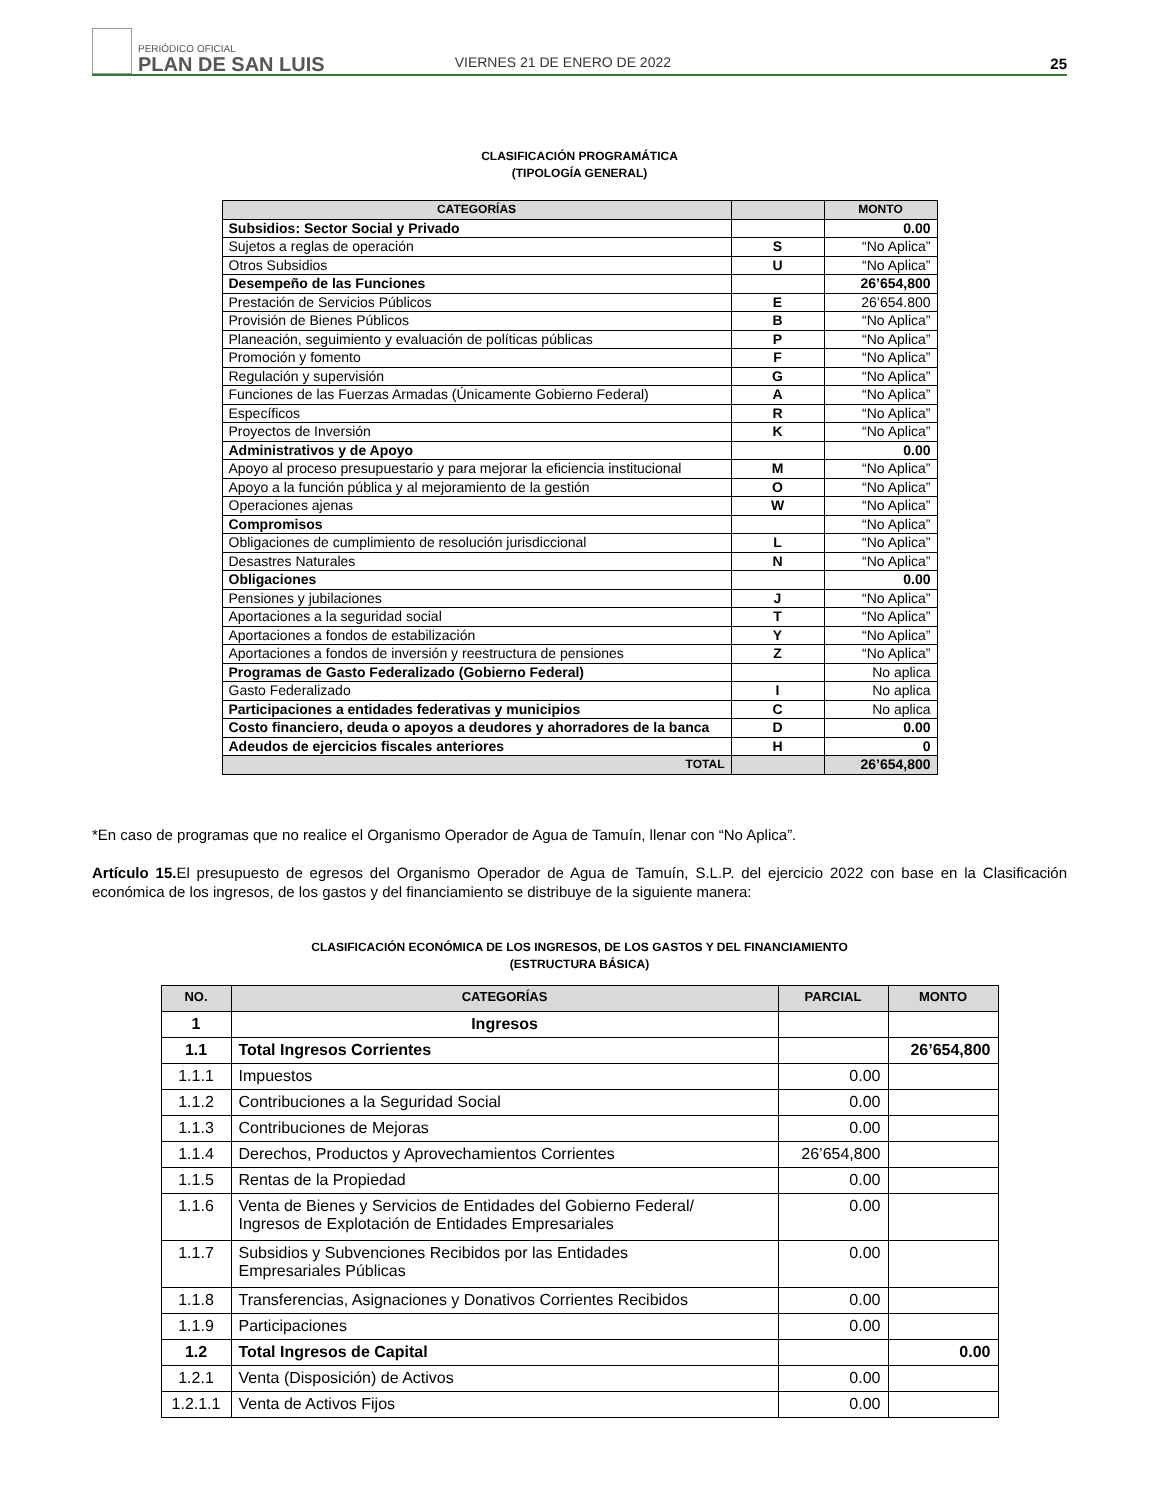PERIÓDICO OFICIAL
PLAN DE SAN LUIS
VIERNES 21 DE ENERO DE 2022
25
CLASIFICACIÓN PROGRAMÁTICA
(TIPOLOGÍA GENERAL)
| CATEGORÍAS | | MONTO |
| --- | --- | --- |
| Subsidios: Sector Social y Privado | | 0.00 |
| Sujetos a reglas de operación | S | “No Aplica” |
| Otros Subsidios | U | “No Aplica” |
| Desempeño de las Funciones | | 26’654,800 |
| Prestación de Servicios Públicos | E | 26’654.800 |
| Provisión de Bienes Públicos | B | “No Aplica” |
| Planeación, seguimiento y evaluación de políticas públicas | P | “No Aplica” |
| Promoción y fomento | F | “No Aplica” |
| Regulación y supervisión | G | “No Aplica” |
| Funciones de las Fuerzas Armadas (Únicamente Gobierno Federal) | A | “No Aplica” |
| Específicos | R | “No Aplica” |
| Proyectos de Inversión | K | “No Aplica” |
| Administrativos y de Apoyo | | 0.00 |
| Apoyo al proceso presupuestario y para mejorar la eficiencia institucional | M | “No Aplica” |
| Apoyo a la función pública y al mejoramiento de la gestión | O | “No Aplica” |
| Operaciones ajenas | W | “No Aplica” |
| Compromisos | | “No Aplica” |
| Obligaciones de cumplimiento de resolución jurisdiccional | L | “No Aplica” |
| Desastres Naturales | N | “No Aplica” |
| Obligaciones | | 0.00 |
| Pensiones y jubilaciones | J | “No Aplica” |
| Aportaciones a la seguridad social | T | “No Aplica” |
| Aportaciones a fondos de estabilización | Y | “No Aplica” |
| Aportaciones a fondos de inversión y reestructura de pensiones | Z | “No Aplica” |
| Programas de Gasto Federalizado (Gobierno Federal) | | No aplica |
| Gasto Federalizado | I | No aplica |
| Participaciones a entidades federativas y municipios | C | No aplica |
| Costo financiero, deuda o apoyos a deudores y ahorradores de la banca | D | 0.00 |
| Adeudos de ejercicios fiscales anteriores | H | 0 |
| TOTAL | | 26’654,800 |
*En caso de programas que no realice el Organismo Operador de Agua de Tamuín, llenar con “No Aplica”.
Artículo 15. El presupuesto de egresos del Organismo Operador de Agua de Tamuín, S.L.P. del ejercicio 2022 con base en la Clasificación económica de los ingresos, de los gastos y del financiamiento se distribuye de la siguiente manera:
CLASIFICACIÓN ECONÓMICA DE LOS INGRESOS, DE LOS GASTOS Y DEL FINANCIAMIENTO
(ESTRUCTURA BÁSICA)
| NO. | CATEGORÍAS | PARCIAL | MONTO |
| --- | --- | --- | --- |
| 1 | Ingresos | | |
| 1.1 | Total Ingresos Corrientes | | 26’654,800 |
| 1.1.1 | Impuestos | 0.00 | |
| 1.1.2 | Contribuciones a la Seguridad Social | 0.00 | |
| 1.1.3 | Contribuciones de Mejoras | 0.00 | |
| 1.1.4 | Derechos, Productos y Aprovechamientos Corrientes | 26’654,800 | |
| 1.1.5 | Rentas de la Propiedad | 0.00 | |
| 1.1.6 | Venta de Bienes y Servicios de Entidades del Gobierno Federal/ Ingresos de Explotación de Entidades Empresariales | 0.00 | |
| 1.1.7 | Subsidios y Subvenciones Recibidos por las Entidades Empresariales Públicas | 0.00 | |
| 1.1.8 | Transferencias, Asignaciones y Donativos Corrientes Recibidos | 0.00 | |
| 1.1.9 | Participaciones | 0.00 | |
| 1.2 | Total Ingresos de Capital | | 0.00 |
| 1.2.1 | Venta (Disposición) de Activos | 0.00 | |
| 1.2.1.1 | Venta de Activos Fijos | 0.00 | |